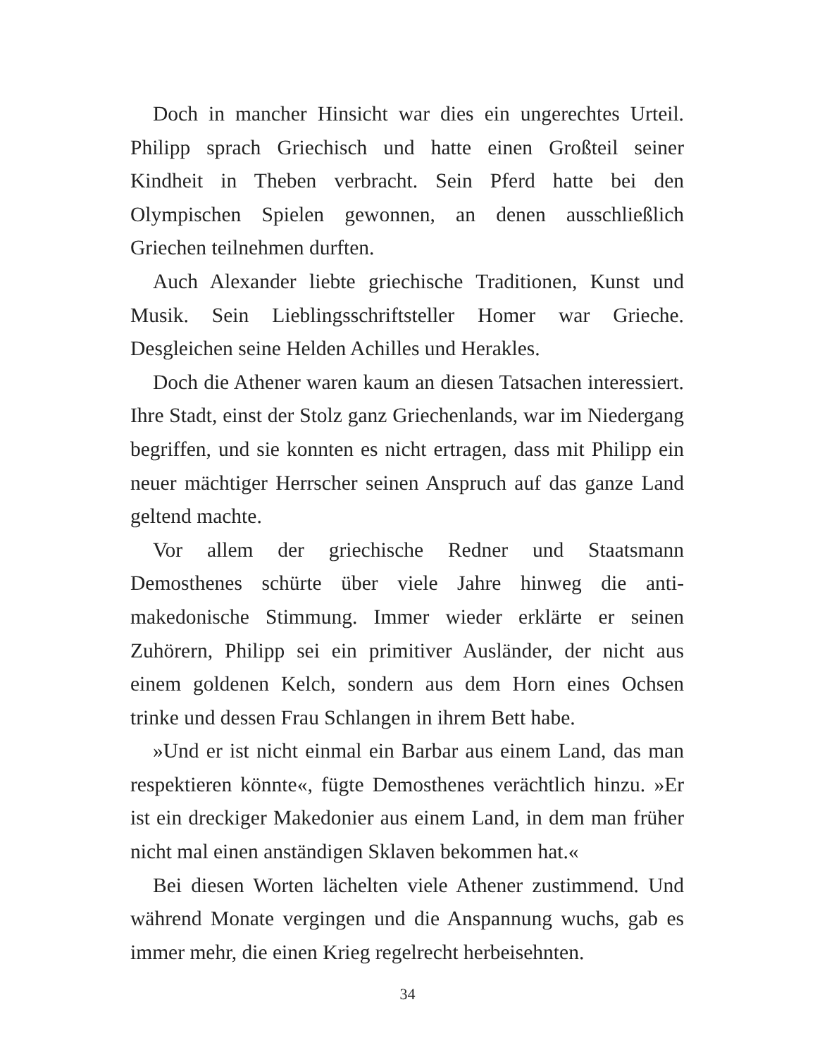Doch in mancher Hinsicht war dies ein ungerechtes Urteil. Philipp sprach Griechisch und hatte einen Großteil seiner Kindheit in Theben verbracht. Sein Pferd hatte bei den Olympischen Spielen gewonnen, an denen ausschließlich Griechen teilnehmen durften.
Auch Alexander liebte griechische Traditionen, Kunst und Musik. Sein Lieblingsschriftsteller Homer war Grieche. Desgleichen seine Helden Achilles und Herakles.
Doch die Athener waren kaum an diesen Tatsachen interessiert. Ihre Stadt, einst der Stolz ganz Griechenlands, war im Niedergang begriffen, und sie konnten es nicht ertragen, dass mit Philipp ein neuer mächtiger Herrscher seinen Anspruch auf das ganze Land geltend machte.
Vor allem der griechische Redner und Staatsmann Demosthenes schürte über viele Jahre hinweg die anti-makedonische Stimmung. Immer wieder erklärte er seinen Zuhörern, Philipp sei ein primitiver Ausländer, der nicht aus einem goldenen Kelch, sondern aus dem Horn eines Ochsen trinke und dessen Frau Schlangen in ihrem Bett habe.
»Und er ist nicht einmal ein Barbar aus einem Land, das man respektieren könnte«, fügte Demosthenes verächtlich hinzu. »Er ist ein dreckiger Makedonier aus einem Land, in dem man früher nicht mal einen anständigen Sklaven bekommen hat.«
Bei diesen Worten lächelten viele Athener zustimmend. Und während Monate vergingen und die Anspannung wuchs, gab es immer mehr, die einen Krieg regelrecht herbeisehnten.
34